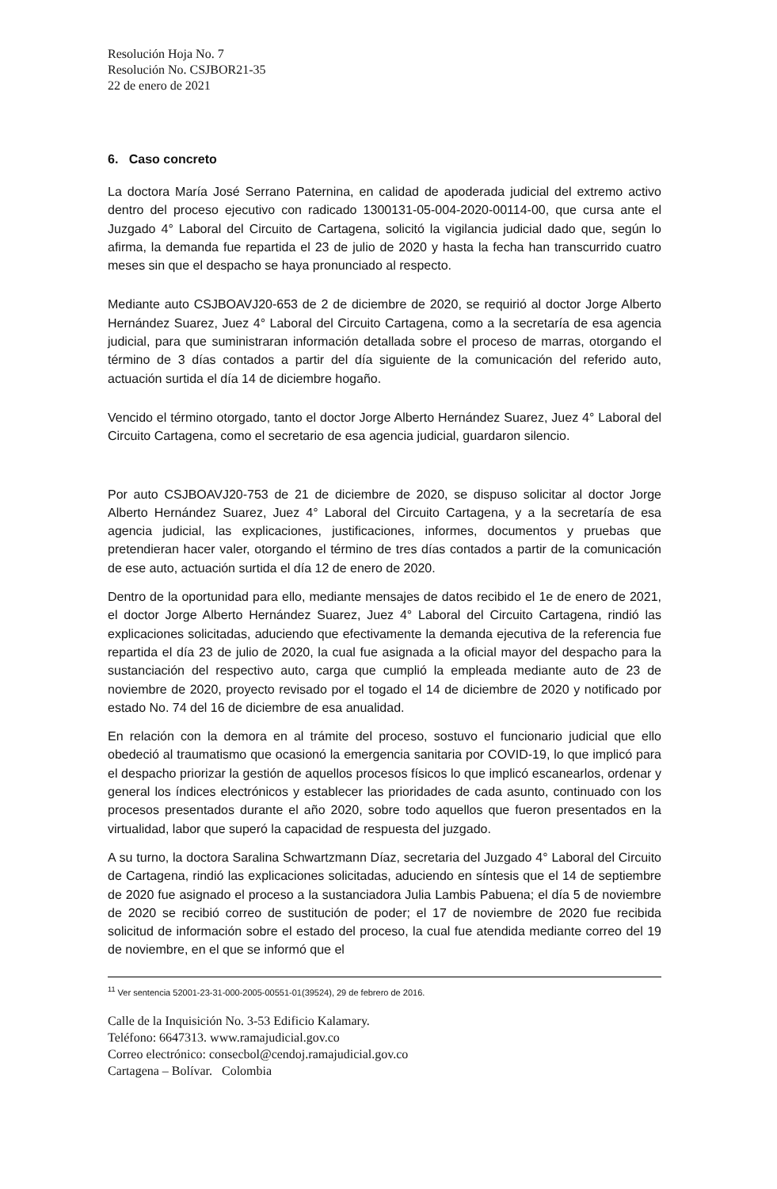Resolución Hoja No. 7
Resolución No. CSJBOR21-35
22 de enero de 2021
6. Caso concreto
La doctora María José Serrano Paternina, en calidad de apoderada judicial del extremo activo dentro del proceso ejecutivo con radicado 1300131-05-004-2020-00114-00, que cursa ante el Juzgado 4° Laboral del Circuito de Cartagena, solicitó la vigilancia judicial dado que, según lo afirma, la demanda fue repartida el 23 de julio de 2020 y hasta la fecha han transcurrido cuatro meses sin que el despacho se haya pronunciado al respecto.
Mediante auto CSJBOAVJ20-653 de 2 de diciembre de 2020, se requirió al doctor Jorge Alberto Hernández Suarez, Juez 4° Laboral del Circuito Cartagena, como a la secretaría de esa agencia judicial, para que suministraran información detallada sobre el proceso de marras, otorgando el término de 3 días contados a partir del día siguiente de la comunicación del referido auto, actuación surtida el día 14 de diciembre hogaño.
Vencido el término otorgado, tanto el doctor Jorge Alberto Hernández Suarez, Juez 4° Laboral del Circuito Cartagena, como el secretario de esa agencia judicial, guardaron silencio.
Por auto CSJBOAVJ20-753 de 21 de diciembre de 2020, se dispuso solicitar al doctor Jorge Alberto Hernández Suarez, Juez 4° Laboral del Circuito Cartagena, y a la secretaría de esa agencia judicial, las explicaciones, justificaciones, informes, documentos y pruebas que pretendieran hacer valer, otorgando el término de tres días contados a partir de la comunicación de ese auto, actuación surtida el día 12 de enero de 2020.
Dentro de la oportunidad para ello, mediante mensajes de datos recibido el 1e de enero de 2021, el doctor Jorge Alberto Hernández Suarez, Juez 4° Laboral del Circuito Cartagena, rindió las explicaciones solicitadas, aduciendo que efectivamente la demanda ejecutiva de la referencia fue repartida el día 23 de julio de 2020, la cual fue asignada a la oficial mayor del despacho para la sustanciación del respectivo auto, carga que cumplió la empleada mediante auto de 23 de noviembre de 2020, proyecto revisado por el togado el 14 de diciembre de 2020 y notificado por estado No. 74 del 16 de diciembre de esa anualidad.
En relación con la demora en al trámite del proceso, sostuvo el funcionario judicial que ello obedeció al traumatismo que ocasionó la emergencia sanitaria por COVID-19, lo que implicó para el despacho priorizar la gestión de aquellos procesos físicos lo que implicó escanearlos, ordenar y general los índices electrónicos y establecer las prioridades de cada asunto, continuado con los procesos presentados durante el año 2020, sobre todo aquellos que fueron presentados en la virtualidad, labor que superó la capacidad de respuesta del juzgado.
A su turno, la doctora Saralina Schwartzmann Díaz, secretaria del Juzgado 4° Laboral del Circuito de Cartagena, rindió las explicaciones solicitadas, aduciendo en síntesis que el 14 de septiembre de 2020 fue asignado el proceso a la sustanciadora Julia Lambis Pabuena; el día 5 de noviembre de 2020 se recibió correo de sustitución de poder; el 17 de noviembre de 2020 fue recibida solicitud de información sobre el estado del proceso, la cual fue atendida mediante correo del 19 de noviembre, en el que se informó que el
<sup>11</sup> Ver sentencia 52001-23-31-000-2005-00551-01(39524), 29 de febrero de 2016.
Calle de la Inquisición No. 3-53 Edificio Kalamary.
Teléfono: 6647313. www.ramajudicial.gov.co
Correo electrónico: consecbol@cendoj.ramajudicial.gov.co
Cartagena – Bolívar. Colombia